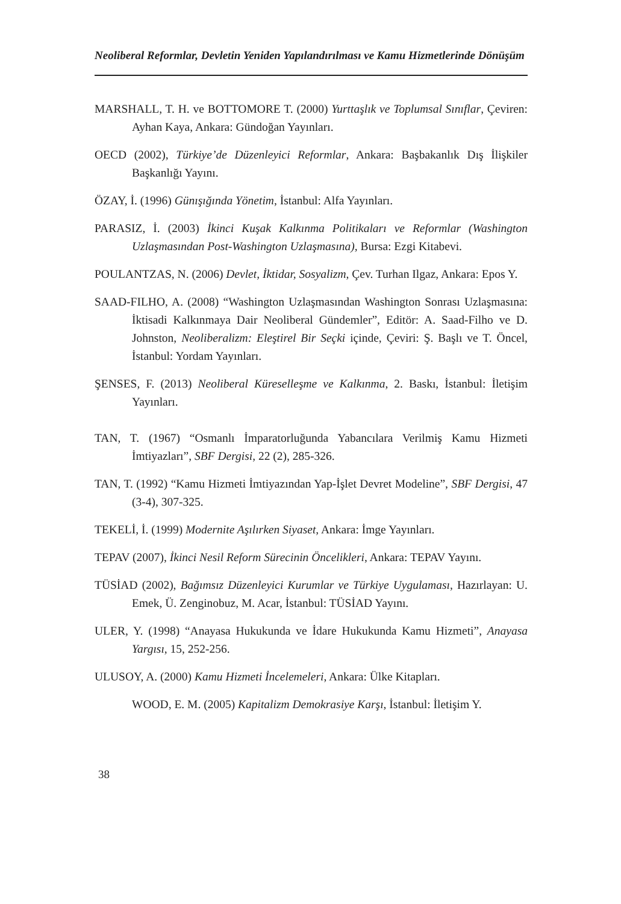Neoliberal Reformlar, Devletin Yeniden Yapılandırılması ve Kamu Hizmetlerinde Dönüşüm
MARSHALL, T. H. ve BOTTOMORE T. (2000) Yurttaşlık ve Toplumsal Sınıflar, Çeviren: Ayhan Kaya, Ankara: Gündoğan Yayınları.
OECD (2002), Türkiye’de Düzenleyici Reformlar, Ankara: Başbakanlık Dış İlişkiler Başkanlığı Yayını.
ÖZAY, İ. (1996) Günışığında Yönetim, İstanbul: Alfa Yayınları.
PARASIZ, İ. (2003) İkinci Kuşak Kalkınma Politikaları ve Reformlar (Washington Uzlaşmasından Post-Washington Uzlaşmasına), Bursa: Ezgi Kitabevi.
POULANTZAS, N. (2006) Devlet, İktidar, Sosyalizm, Çev. Turhan Ilgaz, Ankara: Epos Y.
SAAD-FILHO, A. (2008) “Washington Uzlaşmasından Washington Sonrası Uzlaşmasına: İktisadi Kalkınmaya Dair Neoliberal Gündemler”, Editör: A. Saad-Filho ve D. Johnston, Neoliberalizm: Eleştirel Bir Seçki içinde, Çeviri: Ş. Başlı ve T. Öncel, İstanbul: Yordam Yayınları.
ŞENSES, F. (2013) Neoliberal Küreselleşme ve Kalkınma, 2. Baskı, İstanbul: İletişim Yayınları.
TAN, T. (1967) “Osmanlı İmparatorluğunda Yabancılara Verilmiş Kamu Hizmeti İmtiyazları”, SBF Dergisi, 22 (2), 285-326.
TAN, T. (1992) “Kamu Hizmeti İmtiyazından Yap-İşlet Devret Modeline”, SBF Dergisi, 47 (3-4), 307-325.
TEKELİ, İ. (1999) Modernite Aşılırken Siyaset, Ankara: İmge Yayınları.
TEPAV (2007), İkinci Nesil Reform Sürecinin Öncelikleri, Ankara: TEPAV Yayını.
TÜSİAD (2002), Bağımsız Düzenleyici Kurumlar ve Türkiye Uygulaması, Hazırlayan: U. Emek, Ü. Zenginobuz, M. Acar, İstanbul: TÜSİAD Yayını.
ULER, Y. (1998) “Anayasa Hukukunda ve İdare Hukukunda Kamu Hizmeti”, Anayasa Yargısı, 15, 252-256.
ULUSOY, A. (2000) Kamu Hizmeti İncelemeleri, Ankara: Ülke Kitapları.
WOOD, E. M. (2005) Kapitalizm Demokrasiye Karşı, İstanbul: İletişim Y.
38